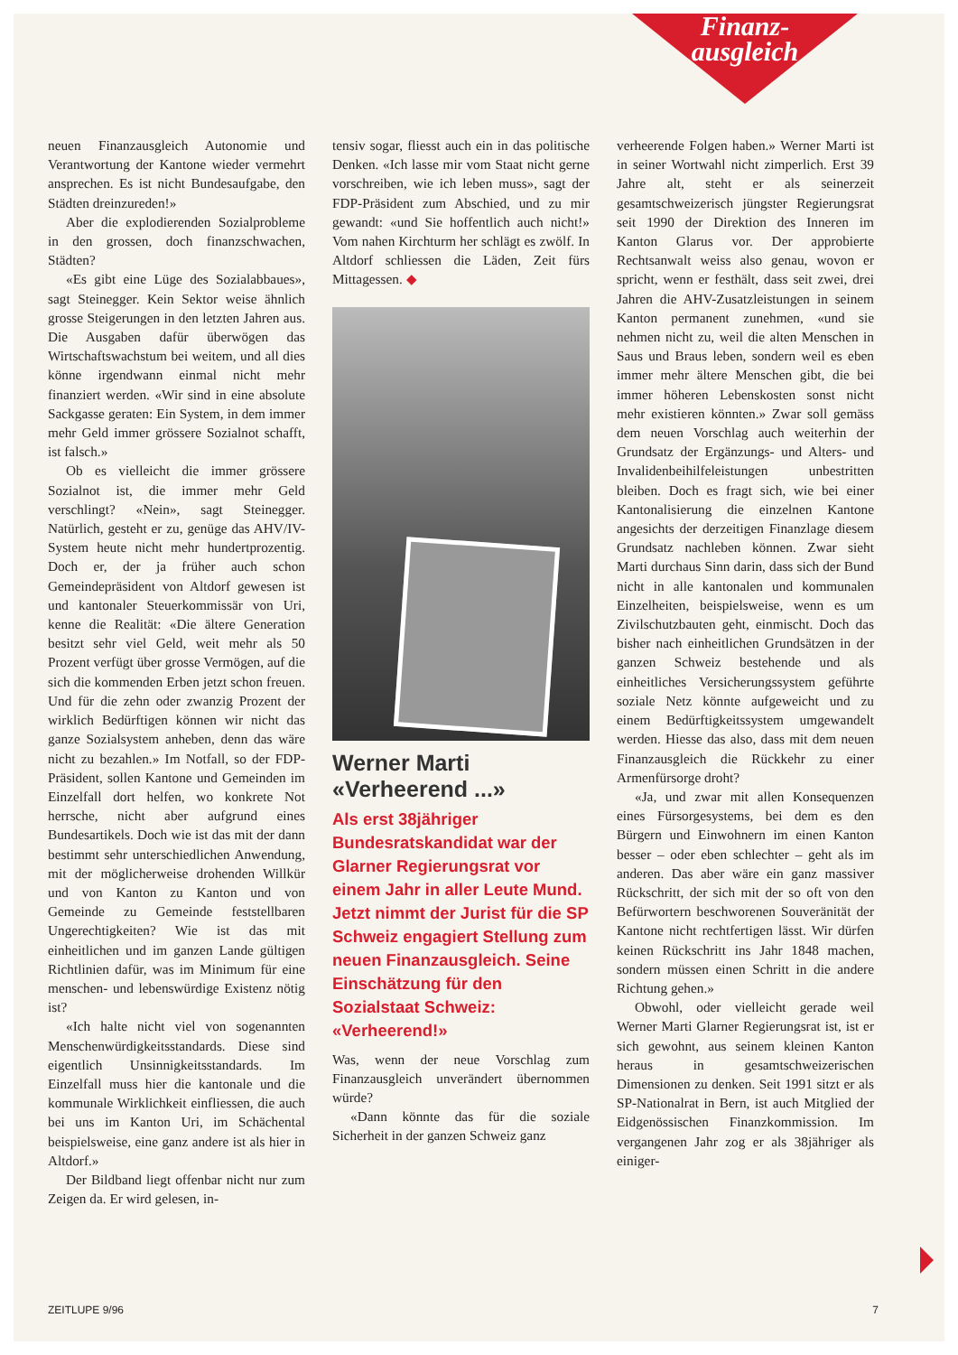Finanz-
ausgleich
neuen Finanzausgleich Autonomie und Verantwortung der Kantone wieder vermehrt ansprechen. Es ist nicht Bundesaufgabe, den Städten dreinzureden!»
Aber die explodierenden Sozialprobleme in den grossen, doch finanzschwachen, Städten?
«Es gibt eine Lüge des Sozialabbaues», sagt Steinegger. Kein Sektor weise ähnlich grosse Steigerungen in den letzten Jahren aus. Die Ausgaben dafür überwögen das Wirtschaftswachstum bei weitem, und all dies könne irgendwann einmal nicht mehr finanziert werden. «Wir sind in eine absolute Sackgasse geraten: Ein System, in dem immer mehr Geld immer grössere Sozialnot schafft, ist falsch.»
Ob es vielleicht die immer grössere Sozialnot ist, die immer mehr Geld verschlingt? «Nein», sagt Steinegger. Natürlich, gesteht er zu, genüge das AHV/IV-System heute nicht mehr hundertprozentig. Doch er, der ja früher auch schon Gemeindepräsident von Altdorf gewesen ist und kantonaler Steuerkommissär von Uri, kenne die Realität: «Die ältere Generation besitzt sehr viel Geld, weit mehr als 50 Prozent verfügt über grosse Vermögen, auf die sich die kommenden Erben jetzt schon freuen. Und für die zehn oder zwanzig Prozent der wirklich Bedürftigen können wir nicht das ganze Sozialsystem anheben, denn das wäre nicht zu bezahlen.» Im Notfall, so der FDP-Präsident, sollen Kantone und Gemeinden im Einzelfall dort helfen, wo konkrete Not herrsche, nicht aber aufgrund eines Bundesartikels. Doch wie ist das mit der dann bestimmt sehr unterschiedlichen Anwendung, mit der möglicherweise drohenden Willkür und von Kanton zu Kanton und von Gemeinde zu Gemeinde feststellbaren Ungerechtigkeiten? Wie ist das mit einheitlichen und im ganzen Lande gültigen Richtlinien dafür, was im Minimum für eine menschen- und lebenswürdige Existenz nötig ist?
«Ich halte nicht viel von sogenannten Menschenwürdigkeitsstandards. Diese sind eigentlich Unsinnigkeitsstandards. Im Einzelfall muss hier die kantonale und die kommunale Wirklichkeit einfliessen, die auch bei uns im Kanton Uri, im Schächental beispielsweise, eine ganz andere ist als hier in Altdorf.»
Der Bildband liegt offenbar nicht nur zum Zeigen da. Er wird gelesen, in-
tensiv sogar, fliesst auch ein in das politische Denken. «Ich lasse mir vom Staat nicht gerne vorschreiben, wie ich leben muss», sagt der FDP-Präsident zum Abschied, und zu mir gewandt: «und Sie hoffentlich auch nicht!» Vom nahen Kirchturm her schlägt es zwölf. In Altdorf schliessen die Läden, Zeit fürs Mittagessen. ◆
Werner Marti
«Verheerend ...»
Als erst 38jähriger Bundesratskandidat war der Glarner Regierungsrat vor einem Jahr in aller Leute Mund. Jetzt nimmt der Jurist für die SP Schweiz engagiert Stellung zum neuen Finanzausgleich. Seine Einschätzung für den Sozialstaat Schweiz: «Verheerend!»
Was, wenn der neue Vorschlag zum Finanzausgleich unverändert übernommen würde?
«Dann könnte das für die soziale Sicherheit in der ganzen Schweiz ganz
verheerende Folgen haben.» Werner Marti ist in seiner Wortwahl nicht zimperlich. Erst 39 Jahre alt, steht er als seinerzeit gesamtschweizerisch jüngster Regierungsrat seit 1990 der Direktion des Inneren im Kanton Glarus vor. Der approbierte Rechtsanwalt weiss also genau, wovon er spricht, wenn er festhält, dass seit zwei, drei Jahren die AHV-Zusatzleistungen in seinem Kanton permanent zunehmen, «und sie nehmen nicht zu, weil die alten Menschen in Saus und Braus leben, sondern weil es eben immer mehr ältere Menschen gibt, die bei immer höheren Lebenskosten sonst nicht mehr existieren könnten.» Zwar soll gemäss dem neuen Vorschlag auch weiterhin der Grundsatz der Ergänzungs- und Alters- und Invalidenbeihilfeleistungen unbestritten bleiben. Doch es fragt sich, wie bei einer Kantonalisierung die einzelnen Kantone angesichts der derzeitigen Finanzlage diesem Grundsatz nachleben können. Zwar sieht Marti durchaus Sinn darin, dass sich der Bund nicht in alle kantonalen und kommunalen Einzelheiten, beispielsweise, wenn es um Zivilschutzbauten geht, einmischt. Doch das bisher nach einheitlichen Grundsätzen in der ganzen Schweiz bestehende und als einheitliches Versicherungssystem geführte soziale Netz könnte aufgeweicht und zu einem Bedürftigkeitssystem umgewandelt werden. Hiesse das also, dass mit dem neuen Finanzausgleich die Rückkehr zu einer Armenfürsorge droht?
«Ja, und zwar mit allen Konsequenzen eines Fürsorgesystems, bei dem es den Bürgern und Einwohnern im einen Kanton besser – oder eben schlechter – geht als im anderen. Das aber wäre ein ganz massiver Rückschritt, der sich mit der so oft von den Befürwortern beschworenen Souveränität der Kantone nicht rechtfertigen lässt. Wir dürfen keinen Rückschritt ins Jahr 1848 machen, sondern müssen einen Schritt in die andere Richtung gehen.»
Obwohl, oder vielleicht gerade weil Werner Marti Glarner Regierungsrat ist, ist er sich gewohnt, aus seinem kleinen Kanton heraus in gesamtschweizerischen Dimensionen zu denken. Seit 1991 sitzt er als SP-Nationalrat in Bern, ist auch Mitglied der Eidgenössischen Finanzkommission. Im vergangenen Jahr zog er als 38jähriger als einiger-
ZEITLUPE 9/96 7